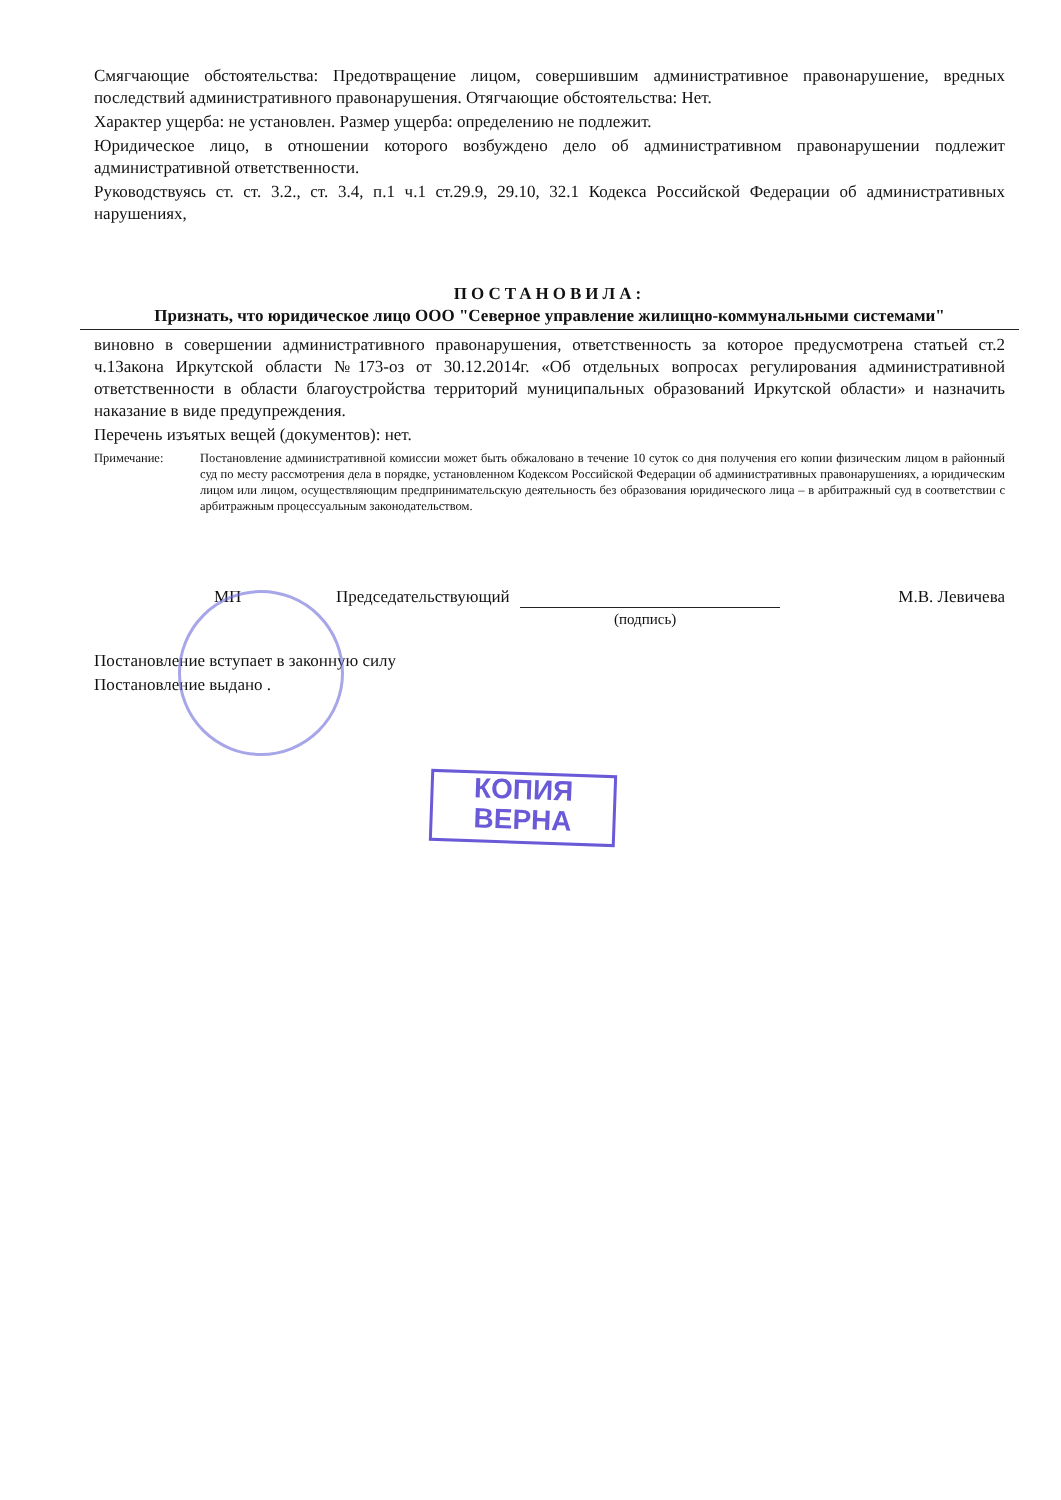Смягчающие обстоятельства: Предотвращение лицом, совершившим административное правонарушение, вредных последствий административного правонарушения. Отягчающие обстоятельства: Нет.
Характер ущерба: не установлен. Размер ущерба: определению не подлежит.
Юридическое лицо, в отношении которого возбуждено дело об административном правонарушении подлежит административной ответственности.
Руководствуясь ст. ст. 3.2., ст. 3.4, п.1 ч.1 ст.29.9, 29.10, 32.1 Кодекса Российской Федерации об административных нарушениях,
ПОСТАНОВИЛА:
Признать, что юридическое лицо ООО "Северное управление жилищно-коммунальными системами"
виновно в совершении административного правонарушения, ответственность за которое предусмотрена статьей ст.2 ч.1Закона Иркутской области №173-оз от 30.12.2014г. «Об отдельных вопросах регулирования административной ответственности в области благоустройства территорий муниципальных образований Иркутской области» и назначить наказание в виде предупреждения.
Перечень изъятых вещей (документов): нет.
Примечание: Постановление административной комиссии может быть обжаловано в течение 10 суток со дня получения его копии физическим лицом в районный суд по месту рассмотрения дела в порядке, установленном Кодексом Российской Федерации об административных правонарушениях, а юридическим лицом или лицом, осуществляющим предпринимательскую деятельность без образования юридического лица – в арбитражный суд в соответствии с арбитражным процессуальным законодательством.
МП Председательствующий М.В. Левичева
(подпись)
Постановление вступает в законную силу
Постановление выдано .
КОПИЯ
ВЕРНА